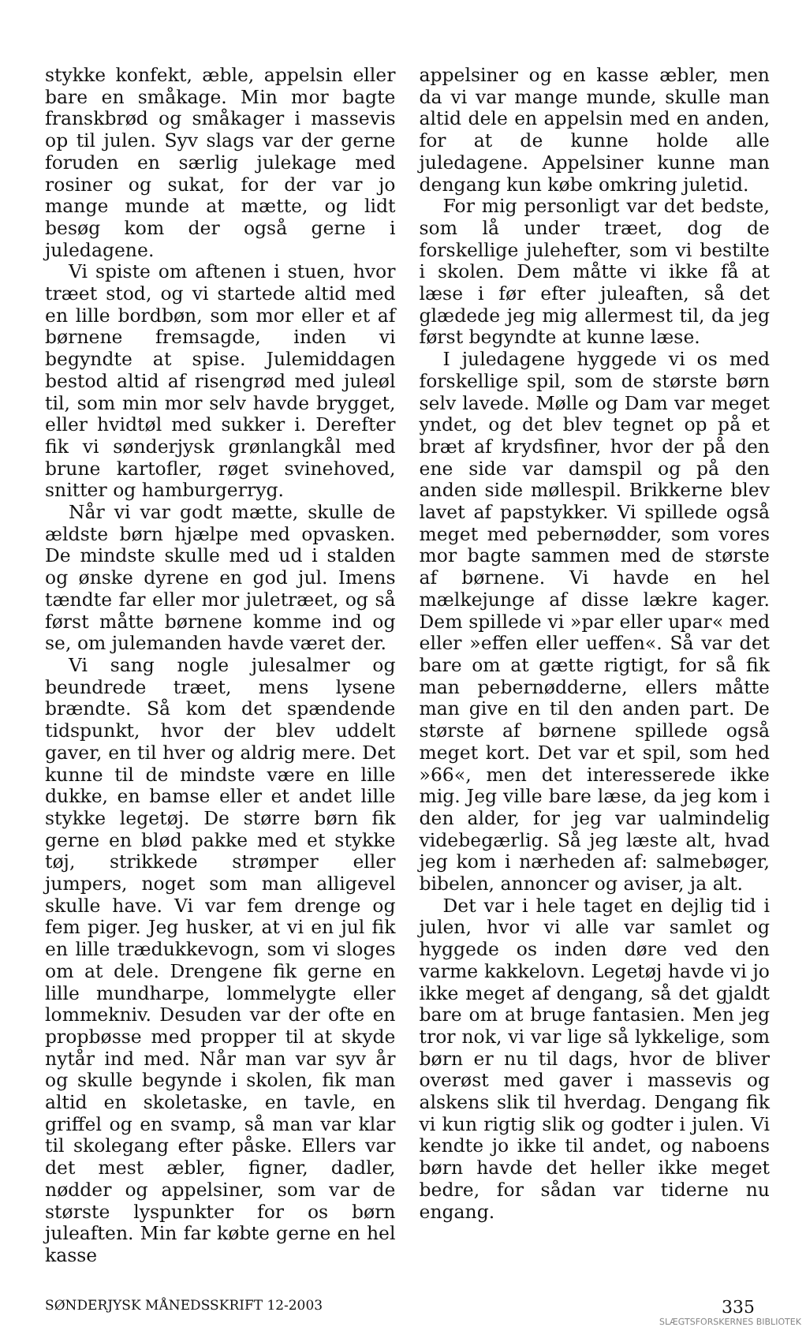stykke konfekt, æble, appelsin eller bare en småkage. Min mor bagte franskbrød og småkager i massevis op til julen. Syv slags var der gerne foruden en særlig julekage med rosiner og sukat, for der var jo mange munde at mætte, og lidt besøg kom der også gerne i juledagene.
Vi spiste om aftenen i stuen, hvor træet stod, og vi startede altid med en lille bordbøn, som mor eller et af børnene fremsagde, inden vi begyndte at spise. Julemiddagen bestod altid af risengrød med juleøl til, som min mor selv havde brygget, eller hvidtøl med sukker i. Derefter fik vi sønderjysk grønlangkål med brune kartofler, røget svinehoved, snitter og hamburgerryg.
Når vi var godt mætte, skulle de ældste børn hjælpe med opvasken. De mindste skulle med ud i stalden og ønske dyrene en god jul. Imens tændte far eller mor juletræet, og så først måtte børnene komme ind og se, om julemanden havde været der.
Vi sang nogle julesalmer og beundrede træet, mens lysene brændte. Så kom det spændende tidspunkt, hvor der blev uddelt gaver, en til hver og aldrig mere. Det kunne til de mindste være en lille dukke, en bamse eller et andet lille stykke legetøj. De større børn fik gerne en blød pakke med et stykke tøj, strikkede strømper eller jumpers, noget som man alligevel skulle have. Vi var fem drenge og fem piger. Jeg husker, at vi en jul fik en lille trædukkevogn, som vi sloges om at dele. Drengene fik gerne en lille mundharpe, lommelygte eller lommekniv. Desuden var der ofte en propbøsse med propper til at skyde nytår ind med. Når man var syv år og skulle begynde i skolen, fik man altid en skoletaske, en tavle, en griffel og en svamp, så man var klar til skolegang efter påske. Ellers var det mest æbler, figner, dadler, nødder og appelsiner, som var de største lyspunkter for os børn juleaften. Min far købte gerne en hel kasse
appelsiner og en kasse æbler, men da vi var mange munde, skulle man altid dele en appelsin med en anden, for at de kunne holde alle juledagene. Appelsiner kunne man dengang kun købe omkring juletid.
For mig personligt var det bedste, som lå under træet, dog de forskellige julehefter, som vi bestilte i skolen. Dem måtte vi ikke få at læse i før efter juleaften, så det glædede jeg mig allermest til, da jeg først begyndte at kunne læse.
I juledagene hyggede vi os med forskellige spil, som de største børn selv lavede. Mølle og Dam var meget yndet, og det blev tegnet op på et bræt af krydsfiner, hvor der på den ene side var damspil og på den anden side møllespil. Brikkerne blev lavet af papstykker. Vi spillede også meget med pebernødder, som vores mor bagte sammen med de største af børnene. Vi havde en hel mælkejunge af disse lækre kager. Dem spillede vi »par eller upar« med eller »effen eller ueffen«. Så var det bare om at gætte rigtigt, for så fik man pebernødderne, ellers måtte man give en til den anden part. De største af børnene spillede også meget kort. Det var et spil, som hed »66«, men det interesserede ikke mig. Jeg ville bare læse, da jeg kom i den alder, for jeg var ualmindelig videbegærlig. Så jeg læste alt, hvad jeg kom i nærheden af: salmebøger, bibelen, annoncer og aviser, ja alt.
Det var i hele taget en dejlig tid i julen, hvor vi alle var samlet og hyggede os inden døre ved den varme kakkelovn. Legetøj havde vi jo ikke meget af dengang, så det gjaldt bare om at bruge fantasien. Men jeg tror nok, vi var lige så lykkelige, som børn er nu til dags, hvor de bliver overøst med gaver i massevis og alskens slik til hverdag. Dengang fik vi kun rigtig slik og godter i julen. Vi kendte jo ikke til andet, og naboens børn havde det heller ikke meget bedre, for sådan var tiderne nu engang.
SØNDERJYSK MÅNEDSSKRIFT 12-2003 335
SLÆGTSFORSKERNES BIBLIOTEK